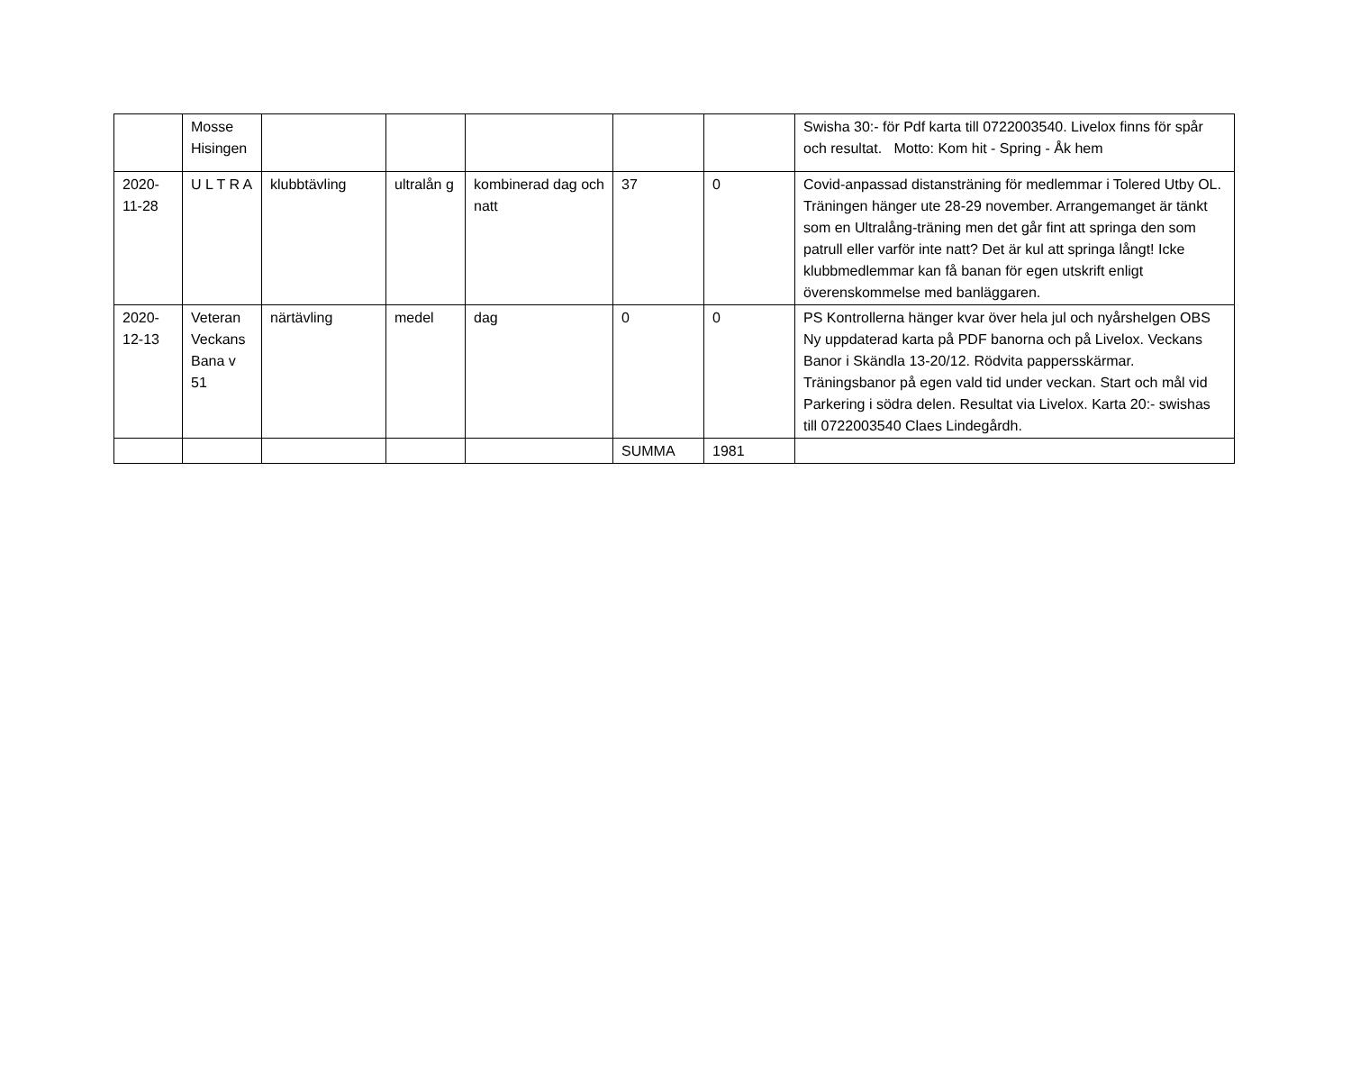| | Mosse Hisingen | | | | | | Swisha 30:- för Pdf karta till 0722003540. Livelox finns för spår och resultat. Motto: Kom hit - Spring - Åk hem |
| 2020-11-28 | U L T R A | klubbtävling | ultralån g | kombinerad dag och natt | 37 | 0 | Covid-anpassad distansträning för medlemmar i Tolered Utby OL. Träningen hänger ute 28-29 november. Arrangemanget är tänkt som en Ultralång-träning men det går fint att springa den som patrull eller varför inte natt? Det är kul att springa långt! Icke klubbmedlemmar kan få banan för egen utskrift enligt överenskommelse med banläggaren. |
| 2020-12-13 | Veteran Veckans Bana v 51 | närtävling | medel | dag | 0 | 0 | PS Kontrollerna hänger kvar över hela jul och nyårshelgen OBS Ny uppdaterad karta på PDF banorna och på Livelox. Veckans Banor i Skändla 13-20/12. Rödvita pappersskärmar. Träningsbanor på egen vald tid under veckan. Start och mål vid Parkering i södra delen. Resultat via Livelox. Karta 20:- swishas till 0722003540 Claes Lindegårdh. |
| | | | | | SUMMA | 1981 | |